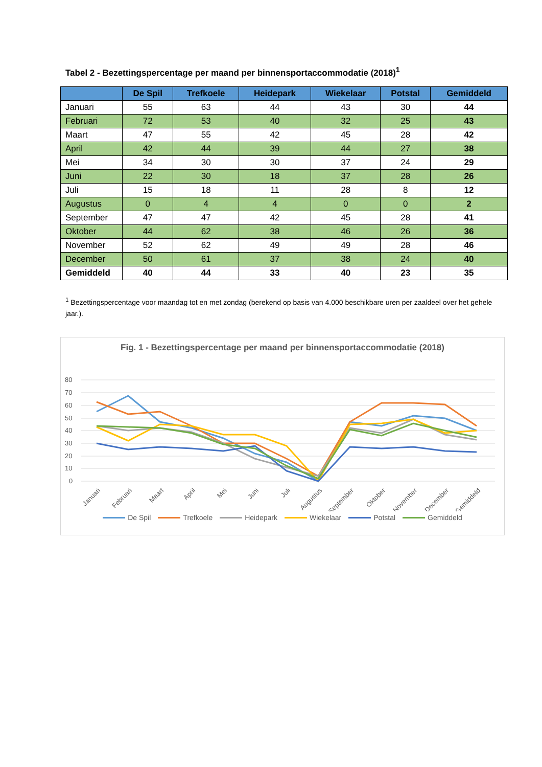Tabel 2 - Bezettingspercentage per maand per binnensportaccommodatie (2018)<sup>1</sup>
| | De Spil | Trefkoele | Heidepark | Wiekelaar | Potstal | Gemiddeld |
| --- | --- | --- | --- | --- | --- | --- |
| Januari | 55 | 63 | 44 | 43 | 30 | 44 |
| Februari | 72 | 53 | 40 | 32 | 25 | 43 |
| Maart | 47 | 55 | 42 | 45 | 28 | 42 |
| April | 42 | 44 | 39 | 44 | 27 | 38 |
| Mei | 34 | 30 | 30 | 37 | 24 | 29 |
| Juni | 22 | 30 | 18 | 37 | 28 | 26 |
| Juli | 15 | 18 | 11 | 28 | 8 | 12 |
| Augustus | 0 | 4 | 4 | 0 | 0 | 2 |
| September | 47 | 47 | 42 | 45 | 28 | 41 |
| Oktober | 44 | 62 | 38 | 46 | 26 | 36 |
| November | 52 | 62 | 49 | 49 | 28 | 46 |
| December | 50 | 61 | 37 | 38 | 24 | 40 |
| Gemiddeld | 40 | 44 | 33 | 40 | 23 | 35 |
<sup>1</sup> Bezettingspercentage voor maandag tot en met zondag (berekend op basis van 4.000 beschikbare uren per zaaldeel over het gehele jaar.).
Fig. 1 - Bezettingspercentage per maand per binnensportaccommodatie (2018)
80
70
60
50
40
30
20
10
0
Januari
Februari
Maart
April
Mei
Juni
Juli
Augustus
September
Oktober
November
December
Gemiddeld
De Spil Trefkoele Heidepark Wiekelaar Potstal Gemiddeld